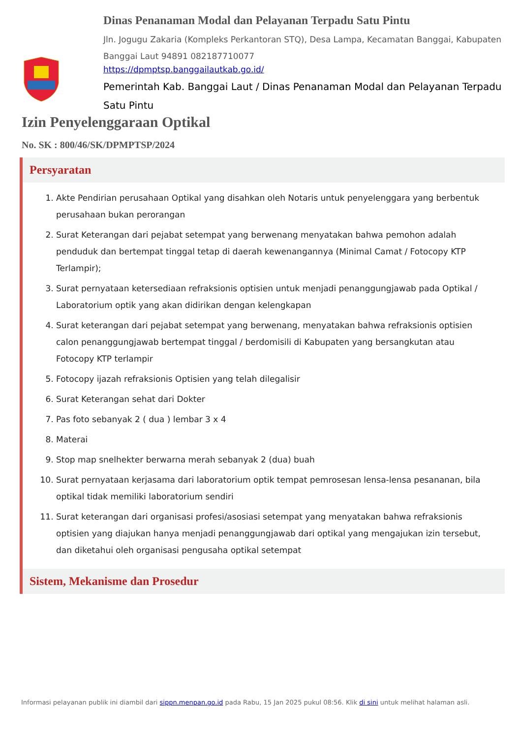Dinas Penanaman Modal dan Pelayanan Terpadu Satu Pintu
Jln. Jogugu Zakaria (Kompleks Perkantoran STQ), Desa Lampa, Kecamatan Banggai, Kabupaten Banggai Laut 94891 082187710077
https://dpmptsp.banggailautkab.go.id/
Pemerintah Kab. Banggai Laut / Dinas Penanaman Modal dan Pelayanan Terpadu Satu Pintu
Izin Penyelenggaraan Optikal
No. SK : 800/46/SK/DPMPTSP/2024
Persyaratan
1. Akte Pendirian perusahaan Optikal yang disahkan oleh Notaris untuk penyelenggara yang berbentuk perusahaan bukan perorangan
2. Surat Keterangan dari pejabat setempat yang berwenang menyatakan bahwa pemohon adalah penduduk dan bertempat tinggal tetap di daerah kewenangannya (Minimal Camat / Fotocopy KTP Terlampir);
3. Surat pernyataan ketersediaan refraksionis optisien untuk menjadi penanggungjawab pada Optikal / Laboratorium optik yang akan didirikan dengan kelengkapan
4. Surat keterangan dari pejabat setempat yang berwenang, menyatakan bahwa refraksionis optisien calon penanggungjawab bertempat tinggal / berdomisili di Kabupaten yang bersangkutan atau Fotocopy KTP terlampir
5. Fotocopy ijazah refraksionis Optisien yang telah dilegalisir
6. Surat Keterangan sehat dari Dokter
7. Pas foto sebanyak 2 ( dua ) lembar 3 x 4
8. Materai
9. Stop map snelhekter berwarna merah sebanyak 2 (dua) buah
10. Surat pernyataan kerjasama dari laboratorium optik tempat pemrosesan lensa-lensa pesananan, bila optikal tidak memiliki laboratorium sendiri
11. Surat keterangan dari organisasi profesi/asosiasi setempat yang menyatakan bahwa refraksionis optisien yang diajukan hanya menjadi penanggungjawab dari optikal yang mengajukan izin tersebut, dan diketahui oleh organisasi pengusaha optikal setempat
Sistem, Mekanisme dan Prosedur
Informasi pelayanan publik ini diambil dari sippn.menpan.go.id pada Rabu, 15 Jan 2025 pukul 08:56. Klik di sini untuk melihat halaman asli.